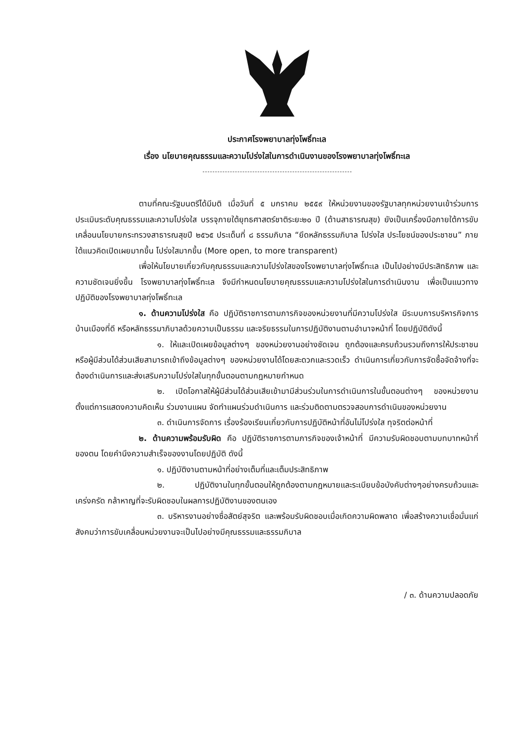ประกาศโรงพยาบาลทุ่งโพธิ์ทะเล
เรื่อง นโยบายคุณธรรมและความโปร่งใสในการดำเนินงานของโรงพยาบาลทุ่งโพธิ์ทะเล
ตามที่คณะรัฐมนตรีได้มีมติ เมื่อวันที่ ๕ มกราคม ๒๕๕๙ ให้หน่วยงานของรัฐบาลทุกหน่วยงานเข้าร่วมการประเมินระดับคุณธรรมและความโปร่งใส บรรจุภายใต้ยุทธศาสตร์ชาติระยะ๒๐ ปี (ด้านสาธารณสุข) ยังเป็นเครื่องมือภายใต้การขับเคลื่อนนโยบายกระทรวงสาธารณสุขปี ๒๕๖๕ ประเด็นที่ ๘ ธรรมภิบาล “ยึดหลักธรรมภิบาล โปร่งใส ประโยชน์ของประชาชน” ภายใต้แนวคิดเปิดเผยมากขึ้น โปร่งใสมากขึ้น (More open, to more transparent)
เพื่อให้นโยบายเกี่ยวกับคุณธรรมและความโปร่งใสของโรงพยาบาลทุ่งโพธิ์ทะเล เป็นไปอย่างมีประสิทธิภาพ และความชัดเจนยิ่งขึ้น โรงพยาบาลทุ่งโพธิ์ทะเล จึงมีกำหนดนโยบายคุณธรรมและความโปร่งใสในการดำเนินงาน เพื่อเป็นแนวทางปฏิบัติของโรงพยาบาลทุ่งโพธิ์ทะเล
๑. ด้านความโปร่งใส คือ ปฏิบัติราชการตามภารกิจของหน่วยงานที่มีความโปร่งใส มีระบบการบริหารกิจการบ้านเมืองที่ดี หรือหลักธรรมาภิบาลด้วยความเป็นธรรม และจริยธรรมในการปฏิบัติงานตามอำนาจหน้าที่ โดยปฏิบัติดังนี้
๑. ให้และเปิดเผยข้อมูลต่างๆ ของหน่วยงานอย่างชัดเจน ถูกต้องและครบถ้วนรวมถึงการให้ประชาชนหรือผู้มีส่วนได้ส่วนเสียสามารถเข้าถึงข้อมูลต่างๆ ของหน่วยงานได้โดยสะดวกและรวดเร็ว ดำเนินการเกี่ยวกับการจัดซื้อจัดจ้างที่จะต้องดำเนินการและส่งเสริมความโปร่งใสในทุกขั้นตอนตามกฎหมายกำหนด
๒. เปิดโอกาสให้ผู้มีส่วนได้ส่วนเสียเข้ามามีส่วนร่วมในการดำเนินการในขั้นตอนต่างๆ ของหน่วยงาน ตั้งแต่การแสดงความคิดเห็น ร่วมงานแผน จัดทำแผนร่วมดำเนินการ และร่วมติดตามตรวจสอบการดำเนินของหน่วยงาน
๓. ดำเนินการจัดการ เรื่องร้องเรียนเกี่ยวกับการปฏิบัติหน้าที่อันไม่โปร่งใส ทุจริตต่อหน้าที่
๒. ด้านความพร้อมรับผิด คือ ปฏิบัติราชการตามภารกิจของเจ้าหน้าที่ มีความรับผิดชอบตามบทบาทหน้าที่ของตน โดยคำนึงความสำเร็จของงานโดยปฏิบัติ ดังนี้
๑. ปฏิบัติงานตามหน้าที่อย่างเต็มที่และเต็มประสิทธิภาพ
๒. ปฏิบัติงานในทุกขั้นตอนให้ถูกต้องตามกฎหมายและระเบียบข้อบังคับต่างๆอย่างครบถ้วนและเคร่งครัด กล้าหาญที่จะรับผิดชอบในผลการปฏิบัติงานของตนเอง
๓. บริหารงานอย่างซื่อสัตย์สุจริต และพร้อมรับผิดชอบเมื่อเกิดความผิดพลาด เพื่อสร้างความเชื่อมั่นแก่สังคมว่าการขับเคลื่อนหน่วยงานจะเป็นไปอย่างมีคุณธรรมและธรรมภิบาล
/ ๓. ด้านความปลอดภัย